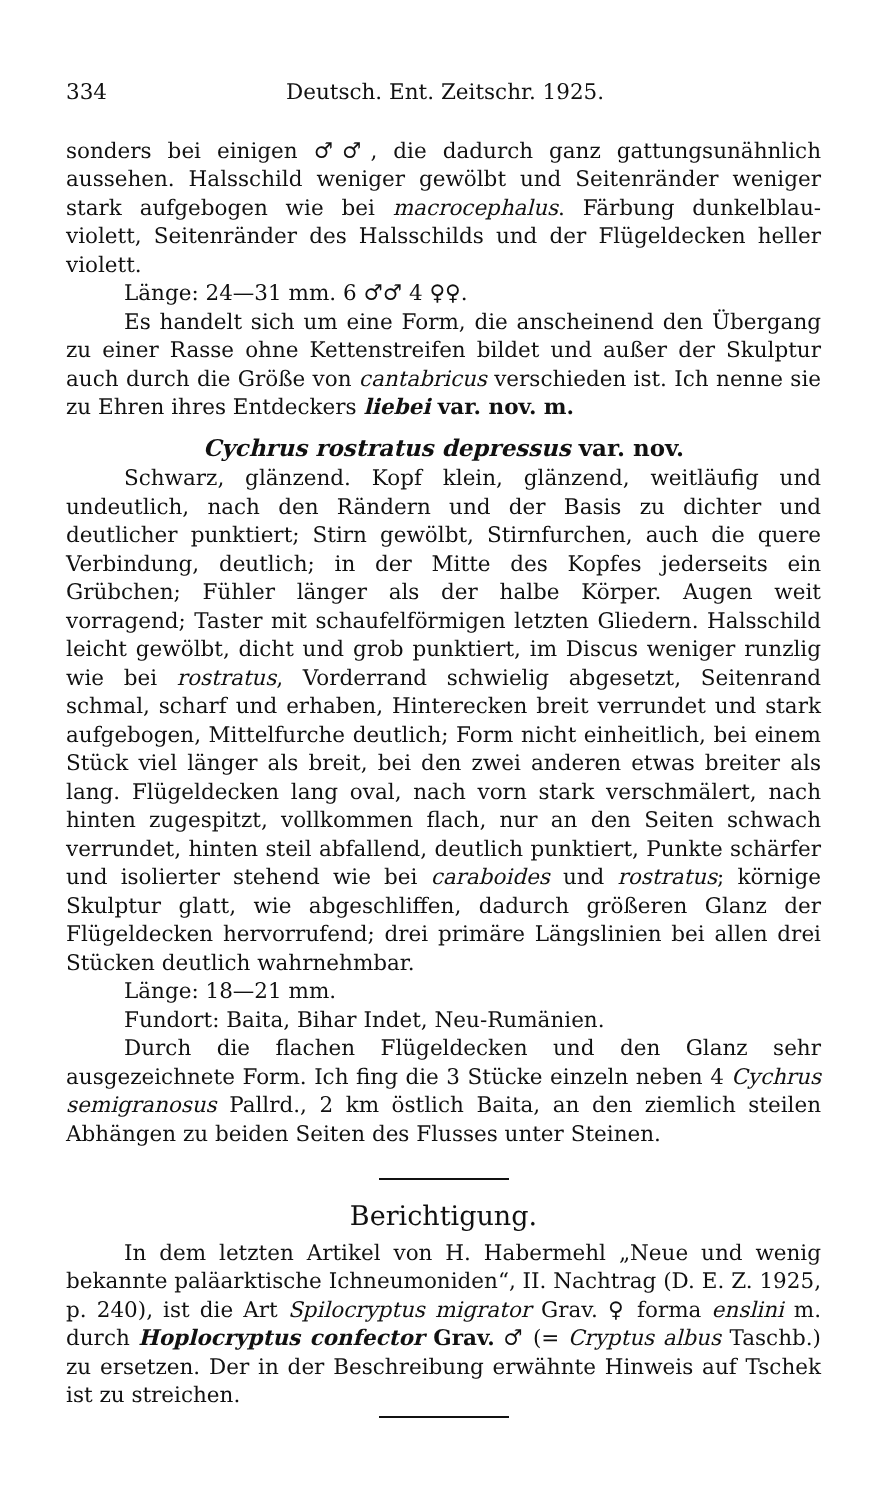334 Deutsch. Ent. Zeitschr. 1925.
sonders bei einigen ♂♂, die dadurch ganz gattungsunähnlich aussehen. Halsschild weniger gewölbt und Seitenränder weniger stark aufgebogen wie bei macrocephalus. Färbung dunkelblau-violett, Seitenränder des Halsschilds und der Flügeldecken heller violett.
Länge: 24—31 mm. 6 ♂♂ 4 ♀♀.
Es handelt sich um eine Form, die anscheinend den Übergang zu einer Rasse ohne Kettenstreifen bildet und außer der Skulptur auch durch die Größe von cantabricus verschieden ist. Ich nenne sie zu Ehren ihres Entdeckers liebei var. nov. m.
Cychrus rostratus depressus var. nov.
Schwarz, glänzend. Kopf klein, glänzend, weitläufig und undeutlich, nach den Rändern und der Basis zu dichter und deutlicher punktiert; Stirn gewölbt, Stirnfurchen, auch die quere Verbindung, deutlich; in der Mitte des Kopfes jederseits ein Grübchen; Fühler länger als der halbe Körper. Augen weit vorragend; Taster mit schaufelförmigen letzten Gliedern. Halsschild leicht gewölbt, dicht und grob punktiert, im Discus weniger runzlig wie bei rostratus, Vorderrand schwielig abgesetzt, Seitenrand schmal, scharf und erhaben, Hinterecken breit verrundet und stark aufgebogen, Mittelfurche deutlich; Form nicht einheitlich, bei einem Stück viel länger als breit, bei den zwei anderen etwas breiter als lang. Flügeldecken lang oval, nach vorn stark verschmälert, nach hinten zugespitzt, vollkommen flach, nur an den Seiten schwach verrundet, hinten steil abfallend, deutlich punktiert, Punkte schärfer und isolierter stehend wie bei caraboides und rostratus; körnige Skulptur glatt, wie abgeschliffen, dadurch größeren Glanz der Flügeldecken hervorrufend; drei primäre Längslinien bei allen drei Stücken deutlich wahrnehmbar.
Länge: 18—21 mm.
Fundort: Baita, Bihar Indet, Neu-Rumänien.
Durch die flachen Flügeldecken und den Glanz sehr ausgezeichnete Form. Ich fing die 3 Stücke einzeln neben 4 Cychrus semigranosus Pallrd., 2 km östlich Baita, an den ziemlich steilen Abhängen zu beiden Seiten des Flusses unter Steinen.
Berichtigung.
In dem letzten Artikel von H. Habermehl „Neue und wenig bekannte paläarktische Ichneumoniden“, II. Nachtrag (D. E. Z. 1925, p. 240), ist die Art Spilocryptus migrator Grav. ♀ forma enslini m. durch Hoplocryptus confector Grav. ♂ (= Cryptus albus Taschb.) zu ersetzen. Der in der Beschreibung erwähnte Hinweis auf Tschek ist zu streichen.